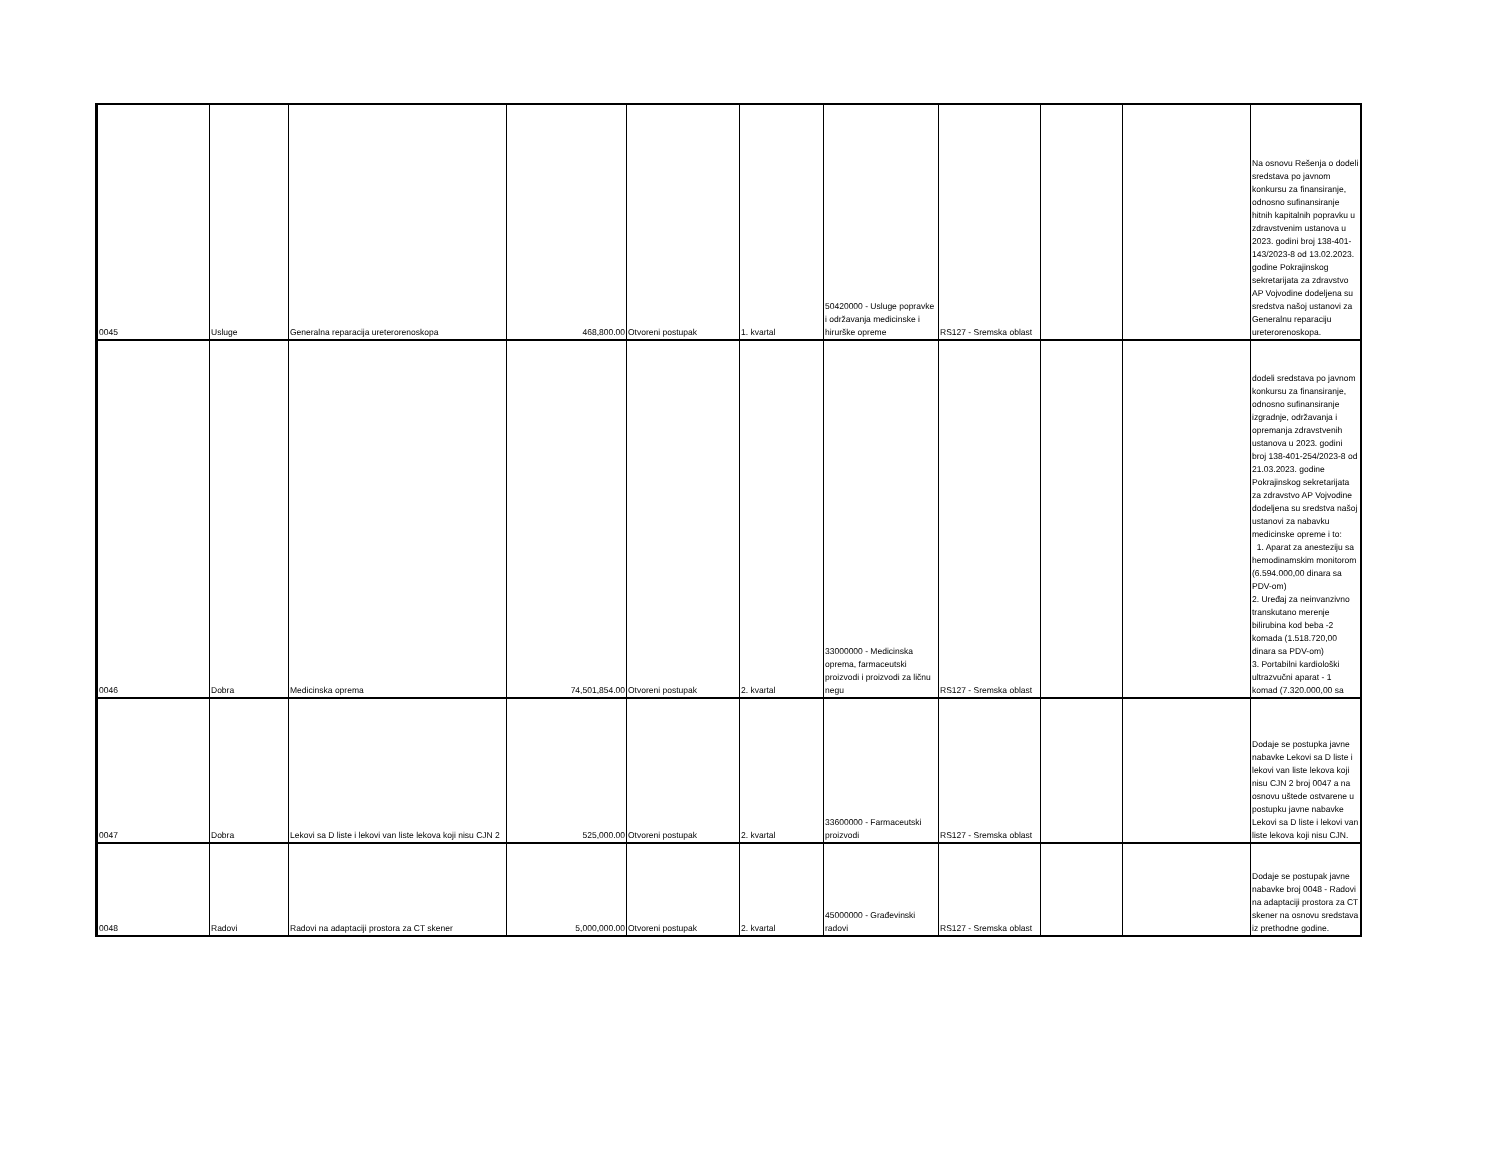| 0045 | Usluge | Generalna reparacija ureterorenoskopa | 468,800.00 | Otvoreni postupak | 1. kvartal | 50420000 - Usluge popravke i održavanja medicinske i hirurške opreme | RS127 - Sremska oblast | | | Na osnovu Rešenja o dodeli sredstava po javnom konkursu za finansiranje, odnosno sufinansiranje hitnih kapitalnih popravku u zdravstvenim ustanova u 2023. godini broj 138-401-143/2023-8 od 13.02.2023. godine Pokrajinskog sekretarijata za zdravstvo AP Vojvodine dodeljena su sredstva našoj ustanovi za Generalnu reparaciju ureterorenoskopa. |
| 0046 | Dobra | Medicinska oprema | 74,501,854.00 | Otvoreni postupak | 2. kvartal | 33000000 - Medicinska oprema, farmaceutski proizvodi i proizvodi za ličnu negu | RS127 - Sremska oblast | | | dodeli sredstava po javnom konkursu za finansiranje, odnosno sufinansiranje izgradnje, održavanja i opremanja zdravstvenih ustanova u 2023. godini broj 138-401-254/2023-8 od 21.03.2023. godine Pokrajinskog sekretarijata za zdravstvo AP Vojvodine dodeljena su sredstva našoj ustanovi za nabavku medicinske opreme i to: 1. Aparat za anesteziju sa hemodinamskim monitorom (6.594.000,00 dinara sa PDV-om) 2. Uređaj za neinvanzivno transkutano merenje bilirubina kod beba -2 komada (1.518.720,00 dinara sa PDV-om) 3. Portabilni kardiološki ultrazvučni aparat - 1 komad (7.320.000,00 sa |
| 0047 | Dobra | Lekovi sa D liste i lekovi van liste lekova koji nisu CJN 2 | 525,000.00 | Otvoreni postupak | 2. kvartal | 33600000 - Farmaceutski proizvodi | RS127 - Sremska oblast | | | Dodaje se postupka javne nabavke Lekovi sa D liste i lekovi van liste lekova koji nisu CJN 2 broj 0047 a na osnovu uštede ostvarene u postupku javne nabavke Lekovi sa D liste i lekovi van liste lekova koji nisu CJN. |
| 0048 | Radovi | Radovi na adaptaciji prostora za CT skener | 5,000,000.00 | Otvoreni postupak | 2. kvartal | 45000000 - Građevinski radovi | RS127 - Sremska oblast | | | Dodaje se postupak javne nabavke broj 0048 - Radovi na adaptaciji prostora za CT skener na osnovu sredstava iz prethodne godine. |